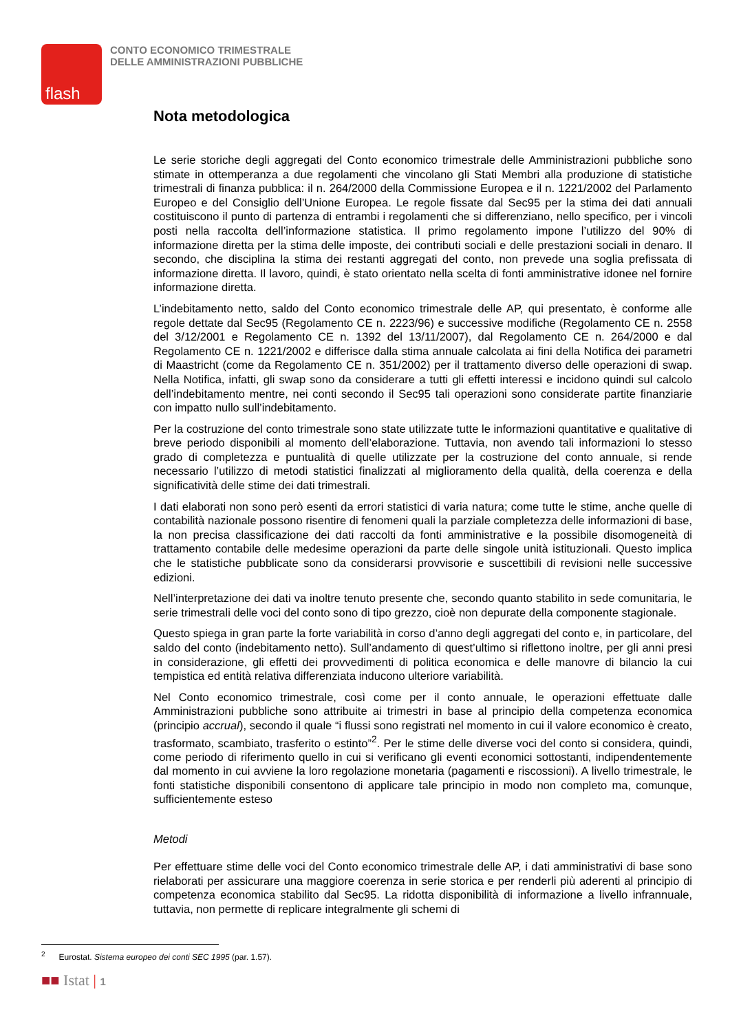flash
CONTO ECONOMICO TRIMESTRALE
DELLE AMMINISTRAZIONI PUBBLICHE
Nota metodologica
Le serie storiche degli aggregati del Conto economico trimestrale delle Amministrazioni pubbliche sono stimate in ottemperanza a due regolamenti che vincolano gli Stati Membri alla produzione di statistiche trimestrali di finanza pubblica: il n. 264/2000 della Commissione Europea e il n. 1221/2002 del Parlamento Europeo e del Consiglio dell’Unione Europea. Le regole fissate dal Sec95 per la stima dei dati annuali costituiscono il punto di partenza di entrambi i regolamenti che si differenziano, nello specifico, per i vincoli posti nella raccolta dell’informazione statistica. Il primo regolamento impone l’utilizzo del 90% di informazione diretta per la stima delle imposte, dei contributi sociali e delle prestazioni sociali in denaro. Il secondo, che disciplina la stima dei restanti aggregati del conto, non prevede una soglia prefissata di informazione diretta. Il lavoro, quindi, è stato orientato nella scelta di fonti amministrative idonee nel fornire informazione diretta.
L’indebitamento netto, saldo del Conto economico trimestrale delle AP, qui presentato, è conforme alle regole dettate dal Sec95 (Regolamento CE n. 2223/96) e successive modifiche (Regolamento CE n. 2558 del 3/12/2001 e Regolamento CE n. 1392 del 13/11/2007), dal Regolamento CE n. 264/2000 e dal Regolamento CE n. 1221/2002 e differisce dalla stima annuale calcolata ai fini della Notifica dei parametri di Maastricht (come da Regolamento CE n. 351/2002) per il trattamento diverso delle operazioni di swap. Nella Notifica, infatti, gli swap sono da considerare a tutti gli effetti interessi e incidono quindi sul calcolo dell’indebitamento mentre, nei conti secondo il Sec95 tali operazioni sono considerate partite finanziarie con impatto nullo sull’indebitamento.
Per la costruzione del conto trimestrale sono state utilizzate tutte le informazioni quantitative e qualitative di breve periodo disponibili al momento dell’elaborazione. Tuttavia, non avendo tali informazioni lo stesso grado di completezza e puntualità di quelle utilizzate per la costruzione del conto annuale, si rende necessario l’utilizzo di metodi statistici finalizzati al miglioramento della qualità, della coerenza e della significatività delle stime dei dati trimestrali.
I dati elaborati non sono però esenti da errori statistici di varia natura; come tutte le stime, anche quelle di contabilità nazionale possono risentire di fenomeni quali la parziale completezza delle informazioni di base, la non precisa classificazione dei dati raccolti da fonti amministrative e la possibile disomogeneità di trattamento contabile delle medesime operazioni da parte delle singole unità istituzionali. Questo implica che le statistiche pubblicate sono da considerarsi provvisorie e suscettibili di revisioni nelle successive edizioni.
Nell’interpretazione dei dati va inoltre tenuto presente che, secondo quanto stabilito in sede comunitaria, le serie trimestrali delle voci del conto sono di tipo grezzo, cioè non depurate della componente stagionale.
Questo spiega in gran parte la forte variabilità in corso d’anno degli aggregati del conto e, in particolare, del saldo del conto (indebitamento netto). Sull’andamento di quest’ultimo si riflettono inoltre, per gli anni presi in considerazione, gli effetti dei provvedimenti di politica economica e delle manovre di bilancio la cui tempistica ed entità relativa differenziata inducono ulteriore variabilità.
Nel Conto economico trimestrale, così come per il conto annuale, le operazioni effettuate dalle Amministrazioni pubbliche sono attribuite ai trimestri in base al principio della competenza economica (principio accrual), secondo il quale “i flussi sono registrati nel momento in cui il valore economico è creato, trasformato, scambiato, trasferito o estinto”<sup>2</sup>. Per le stime delle diverse voci del conto si considera, quindi, come periodo di riferimento quello in cui si verificano gli eventi economici sottostanti, indipendentemente dal momento in cui avviene la loro regolazione monetaria (pagamenti e riscossioni). A livello trimestrale, le fonti statistiche disponibili consentono di applicare tale principio in modo non completo ma, comunque, sufficientemente esteso
Metodi
Per effettuare stime delle voci del Conto economico trimestrale delle AP, i dati amministrativi di base sono rielaborati per assicurare una maggiore coerenza in serie storica e per renderli più aderenti al principio di competenza economica stabilito dal Sec95. La ridotta disponibilità di informazione a livello infrannuale, tuttavia, non permette di replicare integralmente gli schemi di
<sup>2</sup> Eurostat. Sistema europeo dei conti SEC 1995 (par. 1.57).
■■ Istat | 1